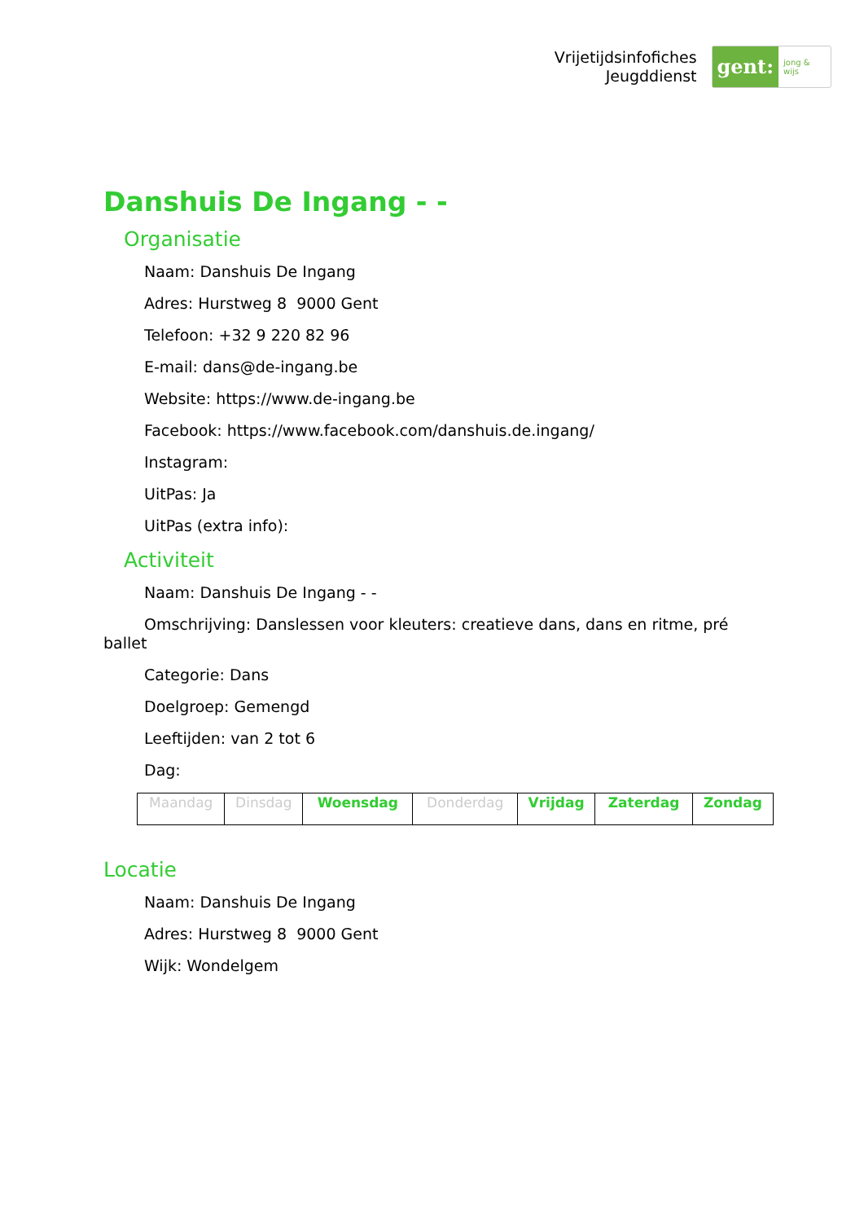Vrijetijdsinfofiches
Jeugddienst
gent: jong & wijs
Danshuis De Ingang - -
Organisatie
Naam: Danshuis De Ingang
Adres: Hurstweg 8 9000 Gent
Telefoon: +32 9 220 82 96
E-mail: dans@de-ingang.be
Website: https://www.de-ingang.be
Facebook: https://www.facebook.com/danshuis.de.ingang/
Instagram:
UitPas: Ja
UitPas (extra info):
Activiteit
Naam: Danshuis De Ingang - -
Omschrijving: Danslessen voor kleuters: creatieve dans, dans en ritme, pré ballet
Categorie: Dans
Doelgroep: Gemengd
Leeftijden: van 2 tot 6
Dag:
| Maandag | Dinsdag | Woensdag | Donderdag | Vrijdag | Zaterdag | Zondag |
Locatie
Naam: Danshuis De Ingang
Adres: Hurstweg 8 9000 Gent
Wijk: Wondelgem